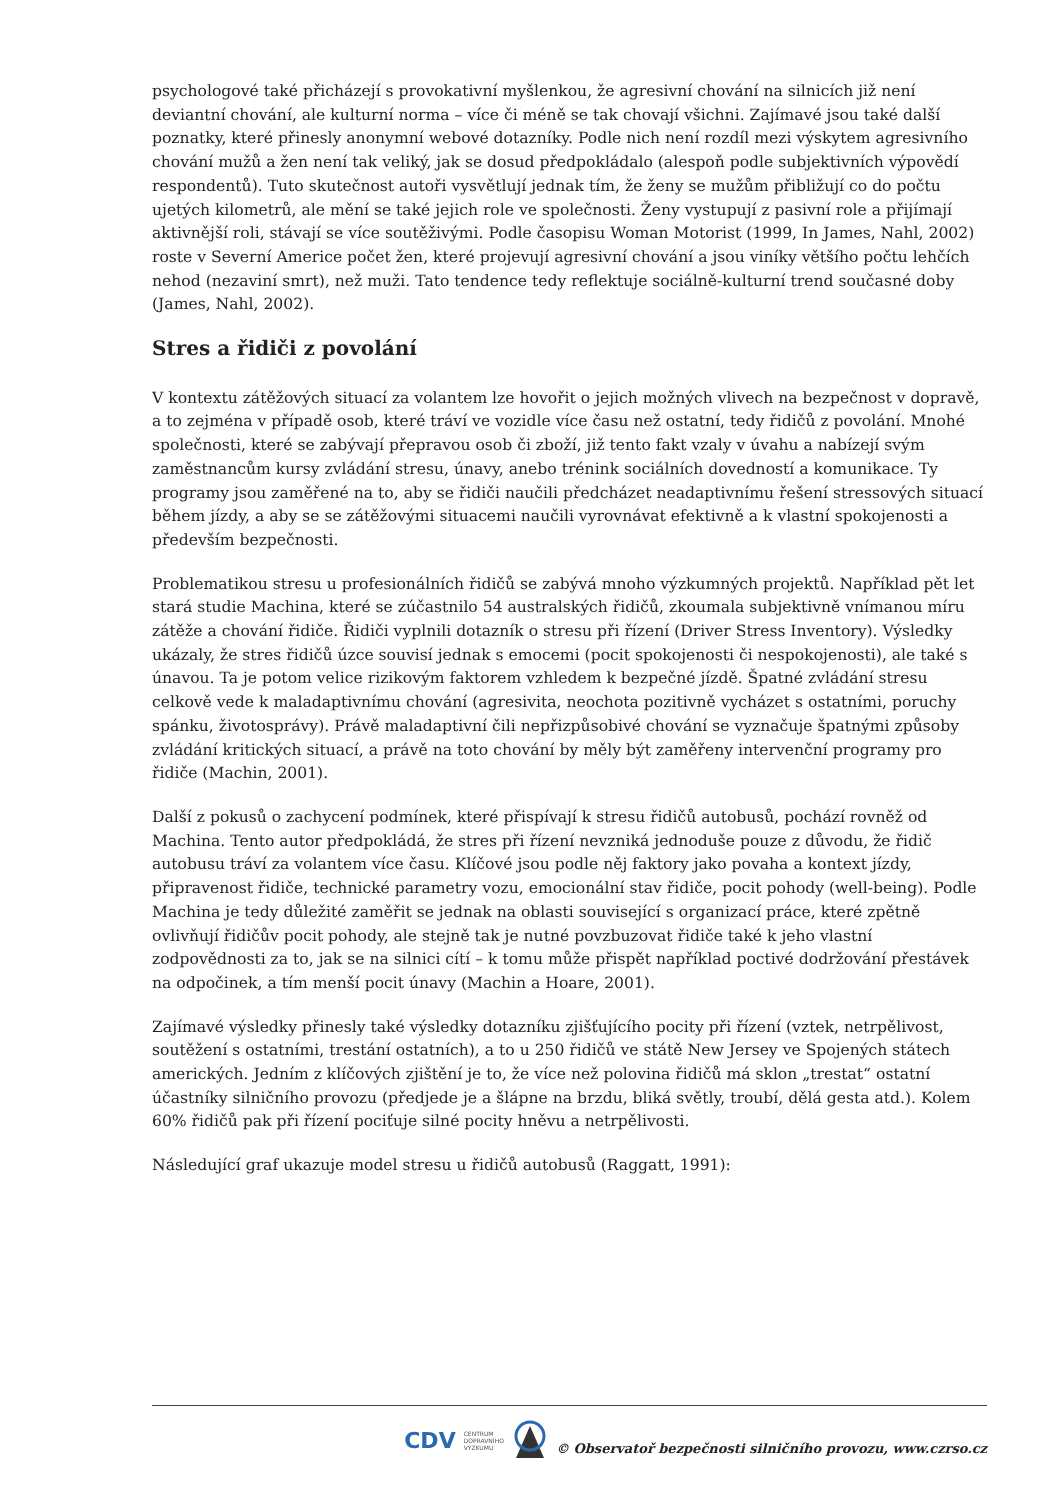psychologové také přicházejí s provokativní myšlenkou, že agresivní chování na silnicích již není deviantní chování, ale kulturní norma – více či méně se tak chovají všichni. Zajímavé jsou také další poznatky, které přinesly anonymní webové dotazníky. Podle nich není rozdíl mezi výskytem agresivního chování mužů a žen není tak veliký, jak se dosud předpokládalo (alespoň podle subjektivních výpovědí respondentů). Tuto skutečnost autoři vysvětlují jednak tím, že ženy se mužům přibližují co do počtu ujetých kilometrů, ale mění se také jejich role ve společnosti. Ženy vystupují z pasivní role a přijímají aktivnější roli, stávají se více soutěživými. Podle časopisu Woman Motorist (1999, In James, Nahl, 2002) roste v Severní Americe počet žen, které projevují agresivní chování a jsou viníky většího počtu lehčích nehod (nezaviní smrt), než muži. Tato tendence tedy reflektuje sociálně-kulturní trend současné doby (James, Nahl, 2002).
Stres a řidiči z povolání
V kontextu zátěžových situací za volantem lze hovořit o jejich možných vlivech na bezpečnost v dopravě, a to zejména v případě osob, které tráví ve vozidle více času než ostatní, tedy řidičů z povolání. Mnohé společnosti, které se zabývají přepravou osob či zboží, již tento fakt vzaly v úvahu a nabízejí svým zaměstnancům kursy zvládání stresu, únavy, anebo trénink sociálních dovedností a komunikace. Ty programy jsou zaměřené na to, aby se řidiči naučili předcházet neadaptivnímu řešení stressových situací během jízdy, a aby se se zátěžovými situacemi naučili vyrovnávat efektivně a k vlastní spokojenosti a především bezpečnosti.
Problematikou stresu u profesionálních řidičů se zabývá mnoho výzkumných projektů. Například pět let stará studie Machina, které se zúčastnilo 54 australských řidičů, zkoumala subjektivně vnímanou míru zátěže a chování řidiče. Řidiči vyplnili dotazník o stresu při řízení (Driver Stress Inventory). Výsledky ukázaly, že stres řidičů úzce souvisí jednak s emocemi (pocit spokojenosti či nespokojenosti), ale také s únavou. Ta je potom velice rizikovým faktorem vzhledem k bezpečné jízdě. Špatné zvládání stresu celkově vede k maladaptivnímu chování (agresivita, neochota pozitivně vycházet s ostatními, poruchy spánku, životosprávy). Právě maladaptivní čili nepřizpůsobivé chování se vyznačuje špatnými způsoby zvládání kritických situací, a právě na toto chování by měly být zaměřeny intervenční programy pro řidiče (Machin, 2001).
Další z pokusů o zachycení podmínek, které přispívají k stresu řidičů autobusů, pochází rovněž od Machina. Tento autor předpokládá, že stres při řízení nevzniká jednoduše pouze z důvodu, že řidič autobusu tráví za volantem více času. Klíčové jsou podle něj faktory jako povaha a kontext jízdy, připravenost řidiče, technické parametry vozu, emocionální stav řidiče, pocit pohody (well-being). Podle Machina je tedy důležité zaměřit se jednak na oblasti související s organizací práce, které zpětně ovlivňují řidičův pocit pohody, ale stejně tak je nutné povzbuzovat řidiče také k jeho vlastní zodpovědnosti za to, jak se na silnici cítí – k tomu může přispět například poctivé dodržování přestávek na odpočinek, a tím menší pocit únavy (Machin a Hoare, 2001).
Zajímavé výsledky přinesly také výsledky dotazníku zjišťujícího pocity při řízení (vztek, netrpělivost, soutěžení s ostatními, trestání ostatních), a to u 250 řidičů ve státě New Jersey ve Spojených státech amerických. Jedním z klíčových zjištění je to, že více než polovina řidičů má sklon „trestat“ ostatní účastníky silničního provozu (předjede je a šlápne na brzdu, bliká světly, troubí, dělá gesta atd.). Kolem 60% řidičů pak při řízení pociťuje silné pocity hněvu a netrpělivosti.
Následující graf ukazuje model stresu u řidičů autobusů (Raggatt, 1991):
CDV CENTRUM
DOPRAVNÍHO
VÝZKUMU © Observatoř bezpečnosti silničního provozu, www.czrso.cz